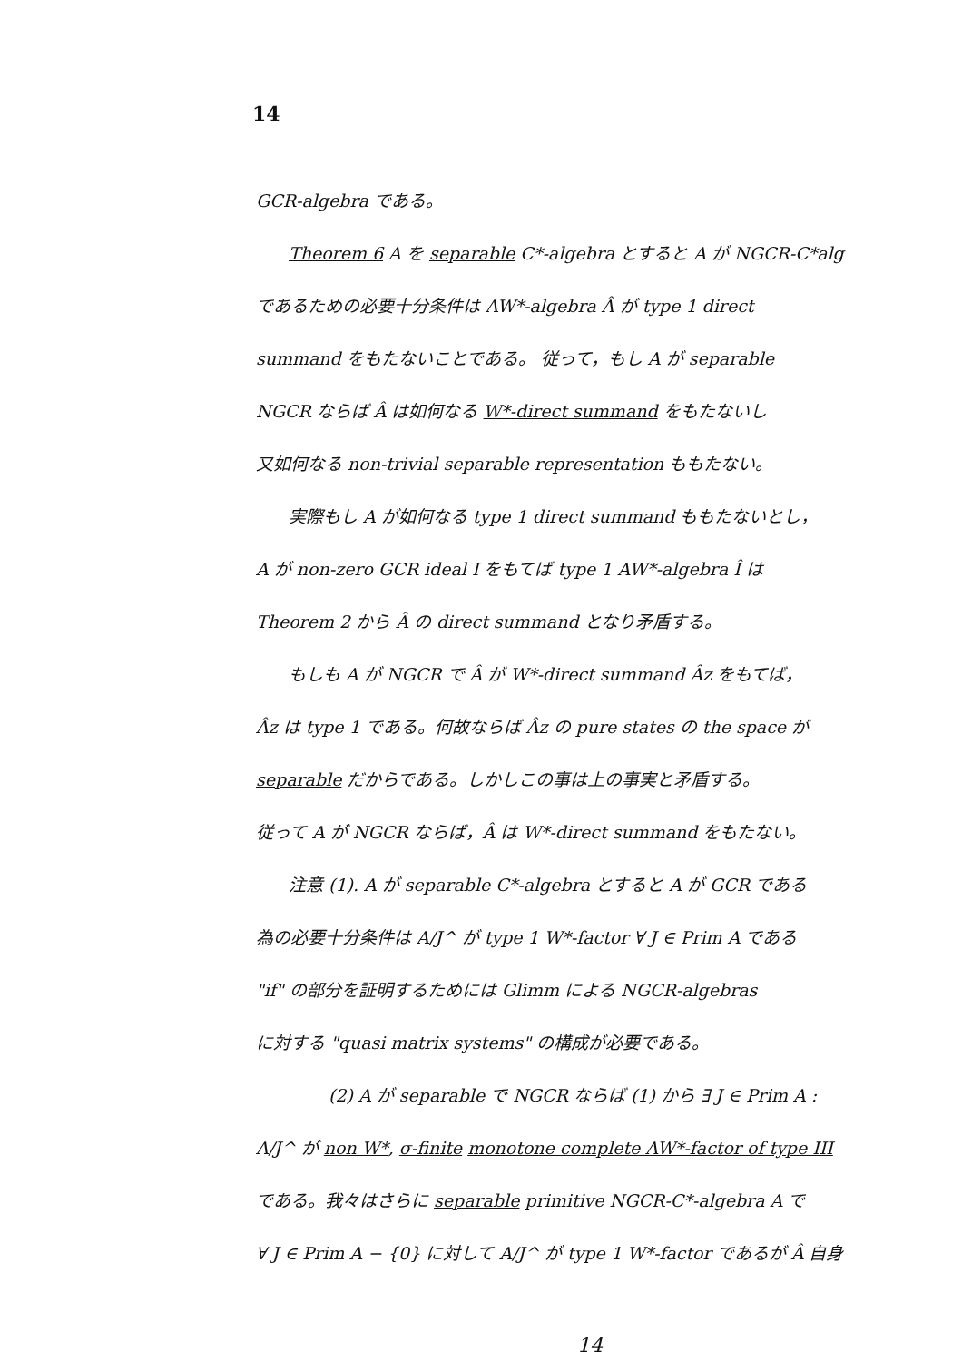14
GCR-algebra である。
Theorem 6 A を separable C*-algebra とすると A が NGCR-C*alg
であるための必要十分条件は AW*-algebra Â が type 1 direct
summand をもたないことである。 従って，もし A が separable
NGCR ならば Â は如何なる W*-direct summand をもたないし
又如何なる non-trivial separable representation ももたない。
実際もし A が如何なる type 1 direct summand ももたないとし，
A が non-zero GCR ideal I をもてば type 1 AW*-algebra Î は
Theorem 2 から Â の direct summand となり矛盾する。
もしも A が NGCR で Â が W*-direct summand Âz をもてば，
Âz は type 1 である。何故ならば Âz の pure states の the space が
separable だからである。しかしこの事は上の事実と矛盾する。
従って A が NGCR ならば，Â は W*-direct summand をもたない。
注意 (1). A が separable C*-algebra とすると A が GCR である
為の必要十分条件は A/J^ が type 1 W*-factor ∀ J ∈ Prim A である
"if" の部分を証明するためには Glimm による NGCR-algebras
に対する "quasi matrix systems" の構成が必要である。
(2) A が separable で NGCR ならば (1) から ∃ J ∈ Prim A :
A/J^ が non W*, σ-finite monotone complete AW*-factor of type III
である。我々はさらに separable primitive NGCR-C*-algebra A で
∀ J ∈ Prim A − {0} に対して A/J^ が type 1 W*-factor であるが Â 自身
14